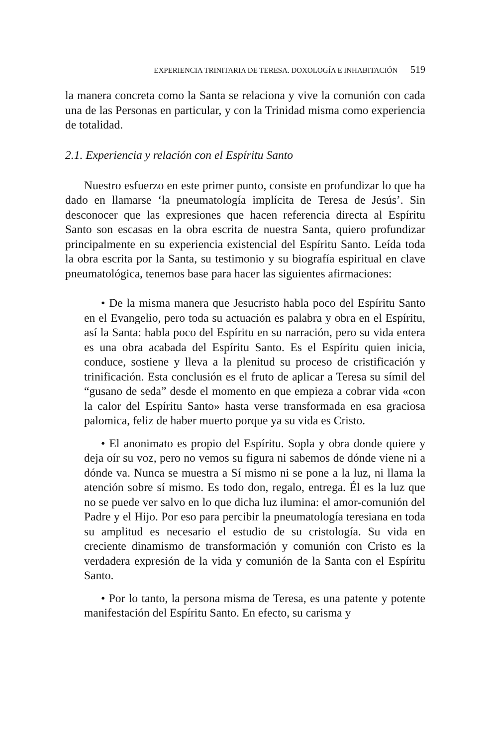EXPERIENCIA TRINITARIA DE TERESA. DOXOLOGÍA E INHABITACIÓN 519
la manera concreta como la Santa se relaciona y vive la comunión con cada una de las Personas en particular, y con la Trinidad misma como experiencia de totalidad.
2.1. Experiencia y relación con el Espíritu Santo
Nuestro esfuerzo en este primer punto, consiste en profundizar lo que ha dado en llamarse ‘la pneumatología implícita de Teresa de Jesús’. Sin desconocer que las expresiones que hacen referencia directa al Espíritu Santo son escasas en la obra escrita de nuestra Santa, quiero profundizar principalmente en su experiencia existencial del Espíritu Santo. Leída toda la obra escrita por la Santa, su testimonio y su biografía espiritual en clave pneumatológica, tenemos base para hacer las siguientes afirmaciones:
• De la misma manera que Jesucristo habla poco del Espíritu Santo en el Evangelio, pero toda su actuación es palabra y obra en el Espíritu, así la Santa: habla poco del Espíritu en su narración, pero su vida entera es una obra acabada del Espíritu Santo. Es el Espíritu quien inicia, conduce, sostiene y lleva a la plenitud su proceso de cristificación y trinificación. Esta conclusión es el fruto de aplicar a Teresa su símil del “gusano de seda” desde el momento en que empieza a cobrar vida «con la calor del Espíritu Santo» hasta verse transformada en esa graciosa palomica, feliz de haber muerto porque ya su vida es Cristo.
• El anonimato es propio del Espíritu. Sopla y obra donde quiere y deja oír su voz, pero no vemos su figura ni sabemos de dónde viene ni a dónde va. Nunca se muestra a Sí mismo ni se pone a la luz, ni llama la atención sobre sí mismo. Es todo don, regalo, entrega. Él es la luz que no se puede ver salvo en lo que dicha luz ilumina: el amor-comunión del Padre y el Hijo. Por eso para percibir la pneumatología teresiana en toda su amplitud es necesario el estudio de su cristología. Su vida en creciente dinamismo de transformación y comunión con Cristo es la verdadera expresión de la vida y comunión de la Santa con el Espíritu Santo.
• Por lo tanto, la persona misma de Teresa, es una patente y potente manifestación del Espíritu Santo. En efecto, su carisma y